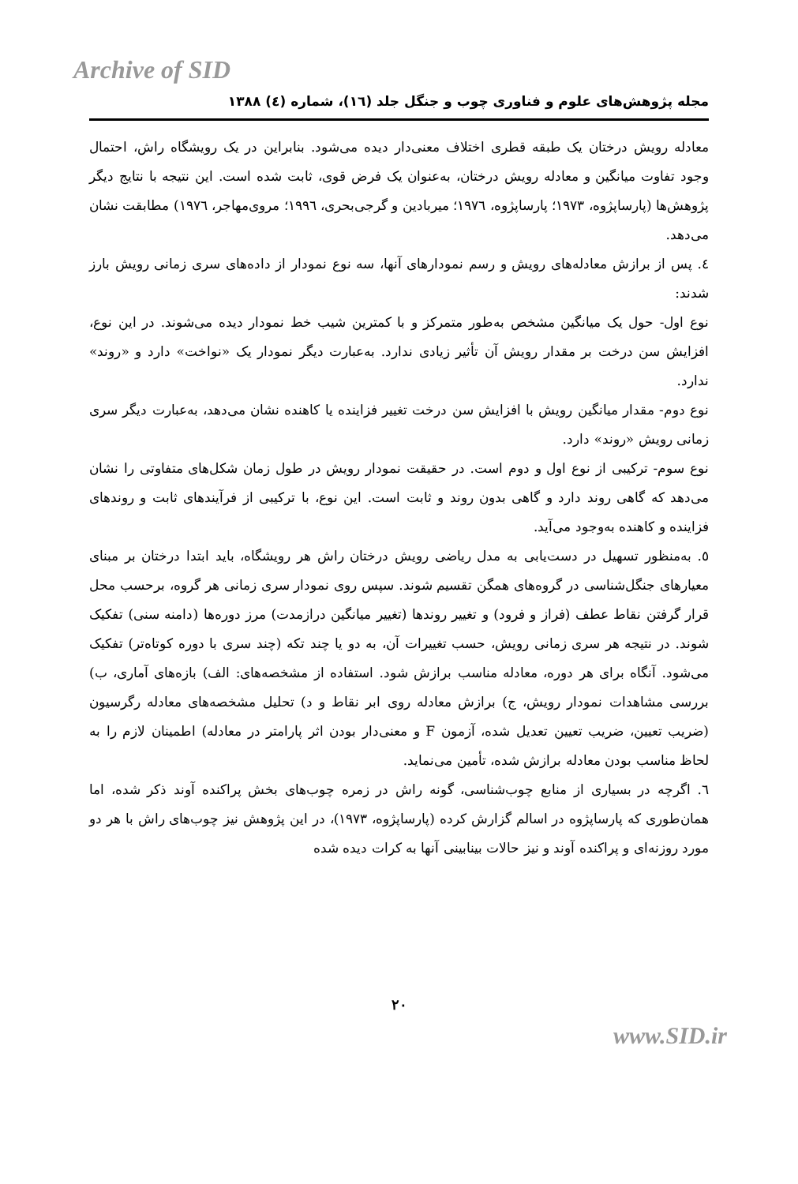Archive of SID
مجله پژوهش‌های علوم و فناوری چوب و جنگل جلد (١٦)، شماره (٤) ١٣٨٨
معادله رویش درختان یک طبقه قطری اختلاف معنی‌دار دیده می‌شود. بنابراین در یک رویشگاه راش، احتمال وجود تفاوت میانگین و معادله رویش درختان، به‌عنوان یک فرض قوی، ثابت شده است. این نتیجه با نتایج دیگر پژوهش‌ها (پارساپژوه، ١٩٧٣؛ پارساپژوه، ١٩٧٦؛ میربادین و گرجی‌بحری، ١٩٩٦؛ مروی‌مهاجر، ١٩٧٦) مطابقت نشان می‌دهد.
٤. پس از برازش معادله‌های رویش و رسم نمودارهای آنها، سه نوع نمودار از داده‌های سری زمانی رویش بارز شدند:
نوع اول- حول یک میانگین مشخص به‌طور متمرکز و با کمترین شیب خط نمودار دیده می‌شوند. در این نوع، افزایش سن درخت بر مقدار رویش آن تأثیر زیادی ندارد. به‌عبارت دیگر نمودار یک «نواخت» دارد و «روند» ندارد.
نوع دوم- مقدار میانگین رویش با افزایش سن درخت تغییر فزاینده یا کاهنده نشان می‌دهد، به‌عبارت دیگر سری زمانی رویش «روند» دارد.
نوع سوم- ترکیبی از نوع اول و دوم است. در حقیقت نمودار رویش در طول زمان شکل‌های متفاوتی را نشان می‌دهد که گاهی روند دارد و گاهی بدون روند و ثابت است. این نوع، با ترکیبی از فرآیندهای ثابت و روندهای فزاینده و کاهنده به‌وجود می‌آید.
٥. به‌منظور تسهیل در دست‌یابی به مدل ریاضی رویش درختان راش هر رویشگاه، باید ابتدا درختان بر مبنای معیارهای جنگل‌شناسی در گروه‌های همگن تقسیم شوند. سپس روی نمودار سری زمانی هر گروه، برحسب محل قرار گرفتن نقاط عطف (فراز و فرود) و تغییر روندها (تغییر میانگین درازمدت) مرز دوره‌ها (دامنه سنی) تفکیک شوند. در نتیجه هر سری زمانی رویش، حسب تغییرات آن، به دو یا چند تکه (چند سری با دوره کوتاه‌تر) تفکیک می‌شود. آنگاه برای هر دوره، معادله مناسب برازش شود. استفاده از مشخصه‌های: الف) بازه‌های آماری، ب) بررسی مشاهدات نمودار رویش، ج) برازش معادله روی ابر نقاط و د) تحلیل مشخصه‌های معادله رگرسیون (ضریب تعیین، ضریب تعیین تعدیل شده، آزمون F و معنی‌دار بودن اثر پارامتر در معادله) اطمینان لازم را به لحاظ مناسب بودن معادله برازش شده، تأمین می‌نماید.
٦. اگرچه در بسیاری از منابع چوب‌شناسی، گونه راش در زمره چوب‌های بخش پراکنده آوند ذکر شده، اما همان‌طوری که پارساپژوه در اسالم گزارش کرده (پارساپژوه، ١٩٧٣)، در این پژوهش نیز چوب‌های راش با هر دو مورد روزنه‌ای و پراکنده آوند و نیز حالات بینابینی آنها به کرات دیده شده
٢٠
www.SID.ir